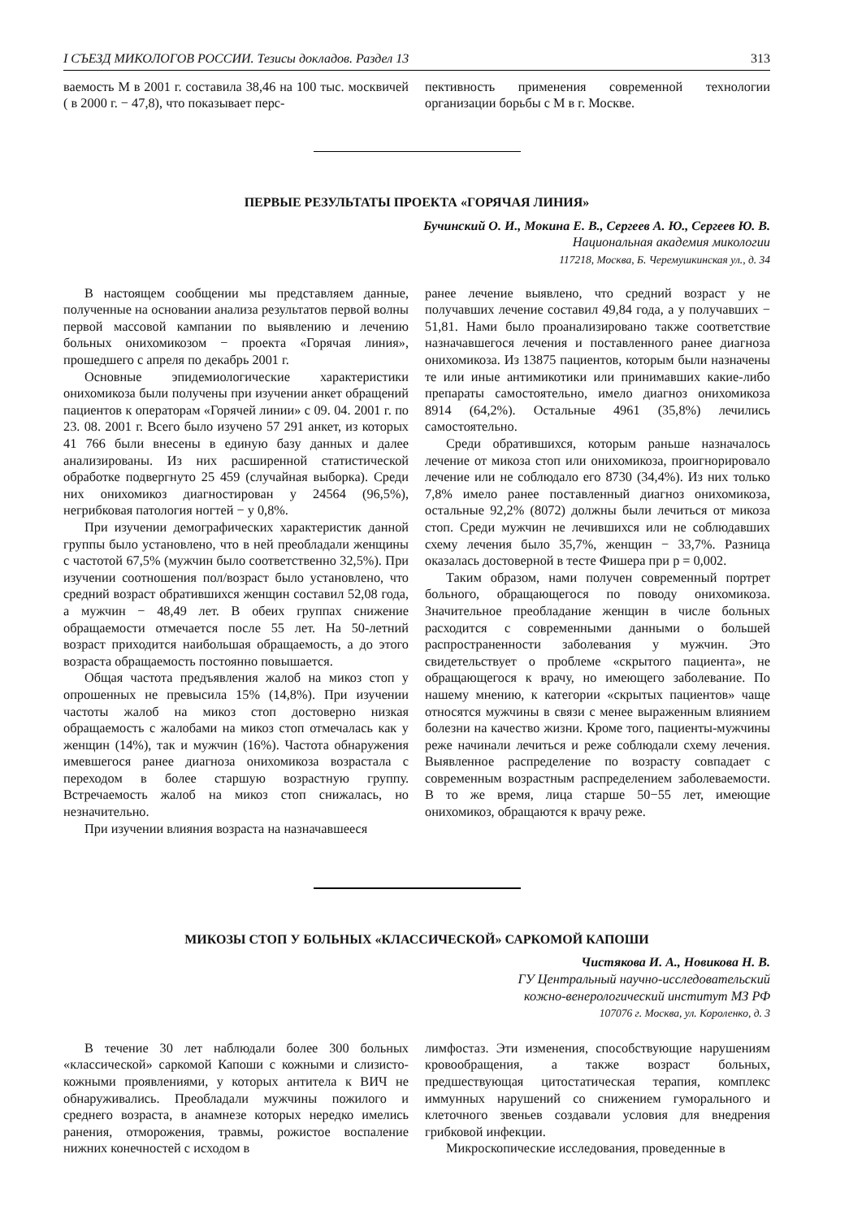I СЪЕЗД МИКОЛОГОВ РОССИИ. Тезисы докладов. Раздел 13 313
ваемость М в 2001 г. составила 38,46 на 100 тыс. москвичей ( в 2000 г. − 47,8), что показывает перс-
пективность применения современной технологии организации борьбы с М в г. Москве.
ПЕРВЫЕ РЕЗУЛЬТАТЫ ПРОЕКТА «ГОРЯЧАЯ ЛИНИЯ»
Бучинский О. И., Мокина Е. В., Сергеев А. Ю., Сергеев Ю. В.
Национальная академия микологии
117218, Москва, Б. Черемушкинская ул., д. 34
В настоящем сообщении мы представляем данные, полученные на основании анализа результатов первой волны первой массовой кампании по выявлению и лечению больных онихомикозом − проекта «Горячая линия», прошедшего с апреля по декабрь 2001 г.
Основные эпидемиологические характеристики онихомикоза были получены при изучении анкет обращений пациентов к операторам «Горячей линии» с 09. 04. 2001 г. по 23. 08. 2001 г. Всего было изучено 57 291 анкет, из которых 41 766 были внесены в единую базу данных и далее анализированы. Из них расширенной статистической обработке подвергнуто 25 459 (случайная выборка). Среди них онихомикоз диагностирован у 24564 (96,5%), негрибковая патология ногтей − у 0,8%.
При изучении демографических характеристик данной группы было установлено, что в ней преобладали женщины с частотой 67,5% (мужчин было соответственно 32,5%). При изучении соотношения пол/возраст было установлено, что средний возраст обратившихся женщин составил 52,08 года, а мужчин − 48,49 лет. В обеих группах снижение обращаемости отмечается после 55 лет. На 50-летний возраст приходится наибольшая обращаемость, а до этого возраста обращаемость постоянно повышается.
Общая частота предъявления жалоб на микоз стоп у опрошенных не превысила 15% (14,8%). При изучении частоты жалоб на микоз стоп достоверно низкая обращаемость с жалобами на микоз стоп отмечалась как у женщин (14%), так и мужчин (16%). Частота обнаружения имевшегося ранее диагноза онихомикоза возрастала с переходом в более старшую возрастную группу. Встречаемость жалоб на микоз стоп снижалась, но незначительно.
При изучении влияния возраста на назначавшееся
ранее лечение выявлено, что средний возраст у не получавших лечение составил 49,84 года, а у получавших − 51,81. Нами было проанализировано также соответствие назначавшегося лечения и поставленного ранее диагноза онихомикоза. Из 13875 пациентов, которым были назначены те или иные антимикотики или принимавших какие-либо препараты самостоятельно, имело диагноз онихомикоза 8914 (64,2%). Остальные 4961 (35,8%) лечились самостоятельно.
Среди обратившихся, которым раньше назначалось лечение от микоза стоп или онихомикоза, проигнорировало лечение или не соблюдало его 8730 (34,4%). Из них только 7,8% имело ранее поставленный диагноз онихомикоза, остальные 92,2% (8072) должны были лечиться от микоза стоп. Среди мужчин не лечившихся или не соблюдавших схему лечения было 35,7%, женщин − 33,7%. Разница оказалась достоверной в тесте Фишера при р = 0,002.
Таким образом, нами получен современный портрет больного, обращающегося по поводу онихомикоза. Значительное преобладание женщин в числе больных расходится с современными данными о большей распространенности заболевания у мужчин. Это свидетельствует о проблеме «скрытого пациента», не обращающегося к врачу, но имеющего заболевание. По нашему мнению, к категории «скрытых пациентов» чаще относятся мужчины в связи с менее выраженным влиянием болезни на качество жизни. Кроме того, пациенты-мужчины реже начинали лечиться и реже соблюдали схему лечения. Выявленное распределение по возрасту совпадает с современным возрастным распределением заболеваемости. В то же время, лица старше 50−55 лет, имеющие онихомикоз, обращаются к врачу реже.
МИКОЗЫ СТОП У БОЛЬНЫХ «КЛАССИЧЕСКОЙ» САРКОМОЙ КАПОШИ
Чистякова И. А., Новикова Н. В.
ГУ Центральный научно-исследовательский
кожно-венерологический институт МЗ РФ
107076 г. Москва, ул. Короленко, д. 3
В течение 30 лет наблюдали более 300 больных «классической» саркомой Капоши с кожными и слизисто-кожными проявлениями, у которых антитела к ВИЧ не обнаруживались. Преобладали мужчины пожилого и среднего возраста, в анамнезе которых нередко имелись ранения, отморожения, травмы, рожистое воспаление нижних конечностей с исходом в
лимфостаз. Эти изменения, способствующие нарушениям кровообращения, а также возраст больных, предшествующая цитостатическая терапия, комплекс иммунных нарушений со снижением гуморального и клеточного звеньев создавали условия для внедрения грибковой инфекции.
Микроскопические исследования, проведенные в